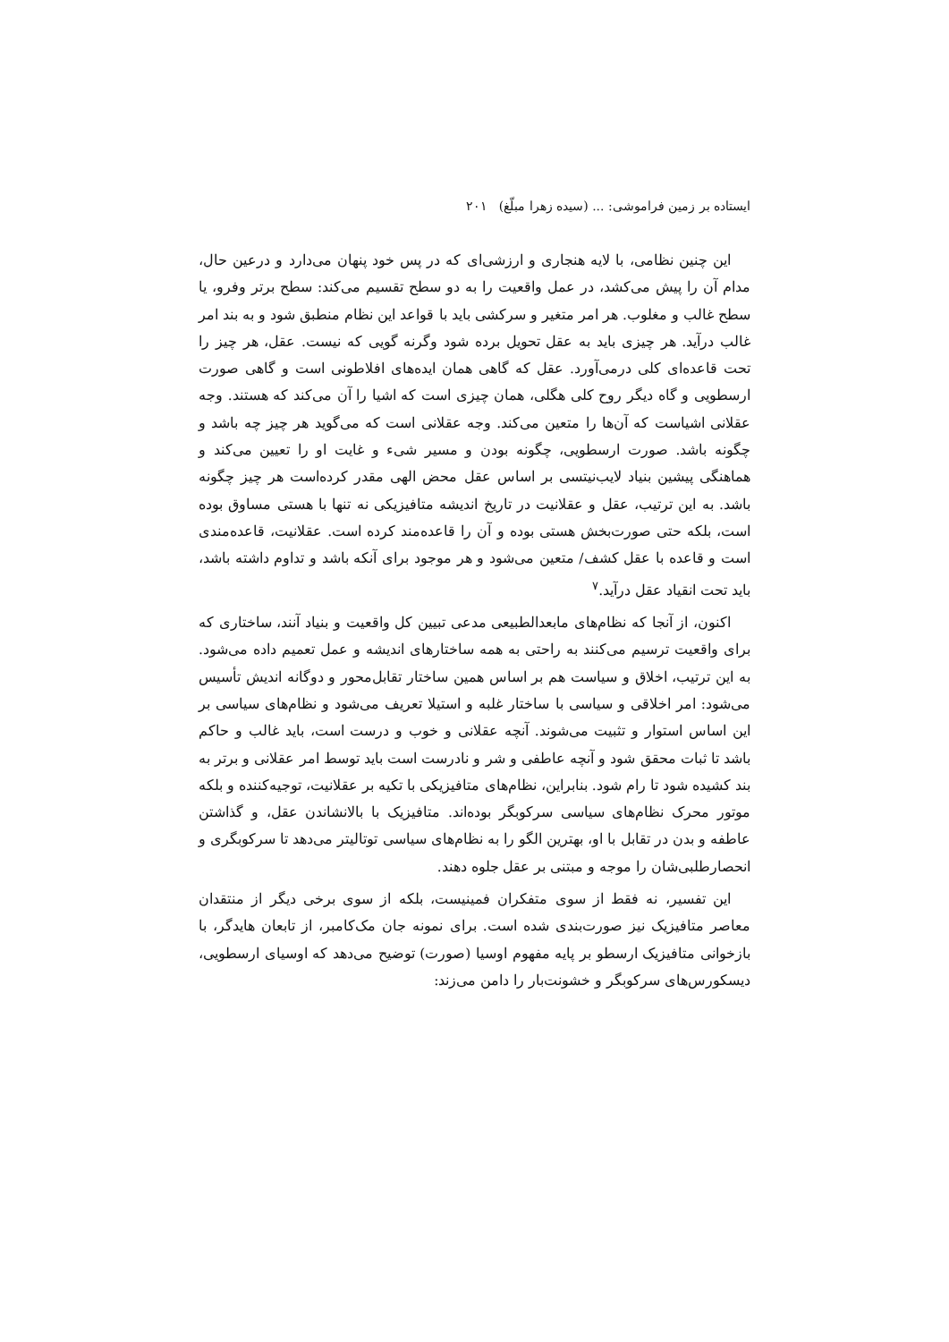ایستاده بر زمین فراموشی: ... (سیده زهرا مبلّغ) ۲۰۱
این چنین نظامی، با لایه هنجاری و ارزشی‌ای که در پس خود پنهان می‌دارد و درعین حال، مدام آن را پیش می‌کشد، در عمل واقعیت را به دو سطح تقسیم می‌کند: سطح برتر وفرو، یا سطح غالب و مغلوب. هر امر متغیر و سرکشی باید با قواعد این نظام منطبق شود و به بند امر غالب درآید. هر چیزی باید به عقل تحویل برده شود وگرنه گویی که نیست. عقل، هر چیز را تحت قاعده‌ای کلی درمی‌آورد. عقل که گاهی همان ایده‌های افلاطونی است و گاهی صورت ارسطویی و گاه دیگر روح کلی هگلی، همان چیزی است که اشیا را آن می‌کند که هستند. وجه عقلانی اشیاست که آن‌ها را متعین می‌کند. وجه عقلانی است که می‌گوید هر چیز چه باشد و چگونه باشد. صورت ارسطویی، چگونه بودن و مسیر شیء و غایت او را تعیین می‌کند و هماهنگی پیشین بنیاد لایب‌نیتسی بر اساس عقل محض الهی مقدر کرده‌است هر چیز چگونه باشد. به این ترتیب، عقل و عقلانیت در تاریخ اندیشه متافیزیکی نه تنها با هستی مساوق بوده است، بلکه حتی صورت‌بخش هستی بوده و آن را قاعده‌مند کرده است. عقلانیت، قاعده‌مندی است و قاعده با عقل کشف/ متعین می‌شود و هر موجود برای آنکه باشد و تداوم داشته باشد، باید تحت انقیاد عقل درآید.<sup>۷</sup>
اکنون، از آنجا که نظام‌های مابعدالطبیعی مدعی تبیین کل واقعیت و بنیاد آنند، ساختاری که برای واقعیت ترسیم می‌کنند به راحتی به همه ساختارهای اندیشه و عمل تعمیم داده می‌شود. به این ترتیب، اخلاق و سیاست هم بر اساس همین ساختار تقابل‌محور و دوگانه اندیش تأسیس می‌شود: امر اخلاقی و سیاسی با ساختار غلبه و استیلا تعریف می‌شود و نظام‌های سیاسی بر این اساس استوار و تثبیت می‌شوند. آنچه عقلانی و خوب و درست است، باید غالب و حاکم باشد تا ثبات محقق شود و آنچه عاطفی و شر و نادرست است باید توسط امر عقلانی و برتر به بند کشیده شود تا رام شود. بنابراین، نظام‌های متافیزیکی با تکیه بر عقلانیت، توجیه‌کننده و بلکه موتور محرک نظام‌های سیاسی سرکوبگر بوده‌اند. متافیزیک با بالانشاندن عقل، و گذاشتن عاطفه و بدن در تقابل با او، بهترین الگو را به نظام‌های سیاسی توتالیتر می‌دهد تا سرکوبگری و انحصارطلبی‌شان را موجه و مبتنی بر عقل جلوه دهند.
این تفسیر، نه فقط از سوی متفکران فمینیست، بلکه از سوی برخی دیگر از منتقدان معاصر متافیزیک نیز صورت‌بندی شده است. برای نمونه جان مک‌کامبر، از تابعان هایدگر، با بازخوانی متافیزیک ارسطو بر پایه مفهوم اوسیا (صورت) توضیح می‌دهد که اوسیای ارسطویی، دیسکورس‌های سرکوبگر و خشونت‌بار را دامن می‌زند: